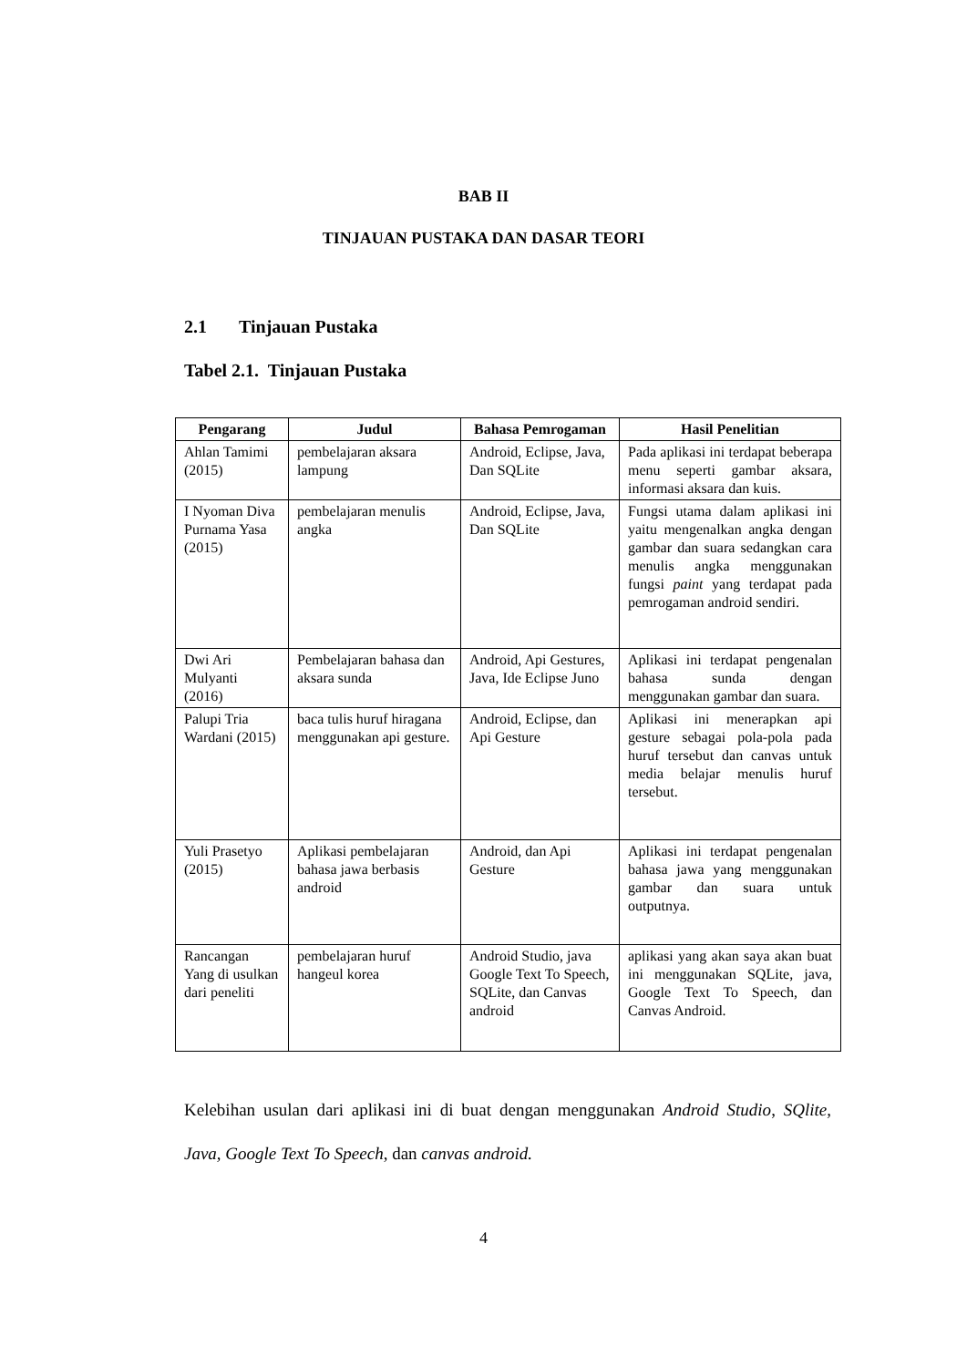BAB II
TINJAUAN PUSTAKA DAN DASAR TEORI
2.1 Tinjauan Pustaka
Tabel 2.1. Tinjauan Pustaka
| Pengarang | Judul | Bahasa Pemrogaman | Hasil Penelitian |
| --- | --- | --- | --- |
| Ahlan Tamimi (2015) | pembelajaran aksara lampung | Android, Eclipse, Java, Dan SQLite | Pada aplikasi ini terdapat beberapa menu seperti gambar aksara, informasi aksara dan kuis. |
| I Nyoman Diva Purnama Yasa (2015) | pembelajaran menulis angka | Android, Eclipse, Java, Dan SQLite | Fungsi utama dalam aplikasi ini yaitu mengenalkan angka dengan gambar dan suara sedangkan cara menulis angka menggunakan fungsi paint yang terdapat pada pemrogaman android sendiri. |
| Dwi Ari Mulyanti (2016) | Pembelajaran bahasa dan aksara sunda | Android, Api Gestures, Java, Ide Eclipse Juno | Aplikasi ini terdapat pengenalan bahasa sunda dengan menggunakan gambar dan suara. |
| Palupi Tria Wardani (2015) | baca tulis huruf hiragana menggunakan api gesture. | Android, Eclipse, dan Api Gesture | Aplikasi ini menerapkan api gesture sebagai pola-pola pada huruf tersebut dan canvas untuk media belajar menulis huruf tersebut. |
| Yuli Prasetyo (2015) | Aplikasi pembelajaran bahasa jawa berbasis android | Android, dan Api Gesture | Aplikasi ini terdapat pengenalan bahasa jawa yang menggunakan gambar dan suara untuk outputnya. |
| Rancangan Yang di usulkan dari peneliti | pembelajaran huruf hangeul korea | Android Studio, java Google Text To Speech, SQLite, dan Canvas android | aplikasi yang akan saya akan buat ini menggunakan SQLite, java, Google Text To Speech, dan Canvas Android. |
Kelebihan usulan dari aplikasi ini di buat dengan menggunakan Android Studio, SQlite, Java, Google Text To Speech, dan canvas android.
4